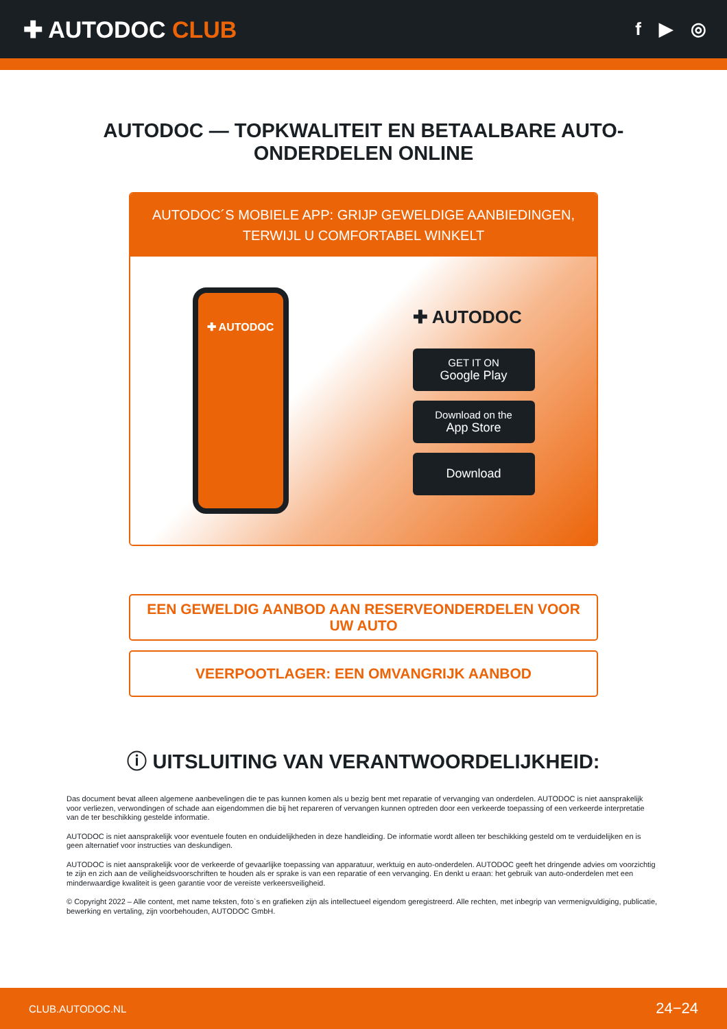✚ AUTODOC CLUB
f ▶ ◎
AUTODOC — TOPKWALITEIT EN BETAALBARE AUTO-ONDERDELEN ONLINE
AUTODOC´S MOBIELE APP: GRIJP GEWELDIGE AANBIEDINGEN, TERWIJL U COMFORTABEL WINKELT
✚ AUTODOC
✚ AUTODOC
GET IT ON
Google Play
Download on the
App Store
Download
EEN GEWELDIG AANBOD AAN RESERVEONDERDELEN VOOR UW AUTO
VEERPOOTLAGER: EEN OMVANGRIJK AANBOD
ⓘ UITSLUITING VAN VERANTWOORDELIJKHEID:
Das document bevat alleen algemene aanbevelingen die te pas kunnen komen als u bezig bent met reparatie of vervanging van onderdelen. AUTODOC is niet aansprakelijk voor verliezen, verwondingen of schade aan eigendommen die bij het repareren of vervangen kunnen optreden door een verkeerde toepassing of een verkeerde interpretatie van de ter beschikking gestelde informatie.
AUTODOC is niet aansprakelijk voor eventuele fouten en onduidelijkheden in deze handleiding. De informatie wordt alleen ter beschikking gesteld om te verduidelijken en is geen alternatief voor instructies van deskundigen.
AUTODOC is niet aansprakelijk voor de verkeerde of gevaarlijke toepassing van apparatuur, werktuig en auto-onderdelen. AUTODOC geeft het dringende advies om voorzichtig te zijn en zich aan de veiligheidsvoorschriften te houden als er sprake is van een reparatie of een vervanging. En denkt u eraan: het gebruik van auto-onderdelen met een minderwaardige kwaliteit is geen garantie voor de vereiste verkeersveiligheid.
© Copyright 2022 – Alle content, met name teksten, foto`s en grafieken zijn als intellectueel eigendom geregistreerd. Alle rechten, met inbegrip van vermenigvuldiging, publicatie, bewerking en vertaling, zijn voorbehouden, AUTODOC GmbH.
CLUB.AUTODOC.NL 24−24